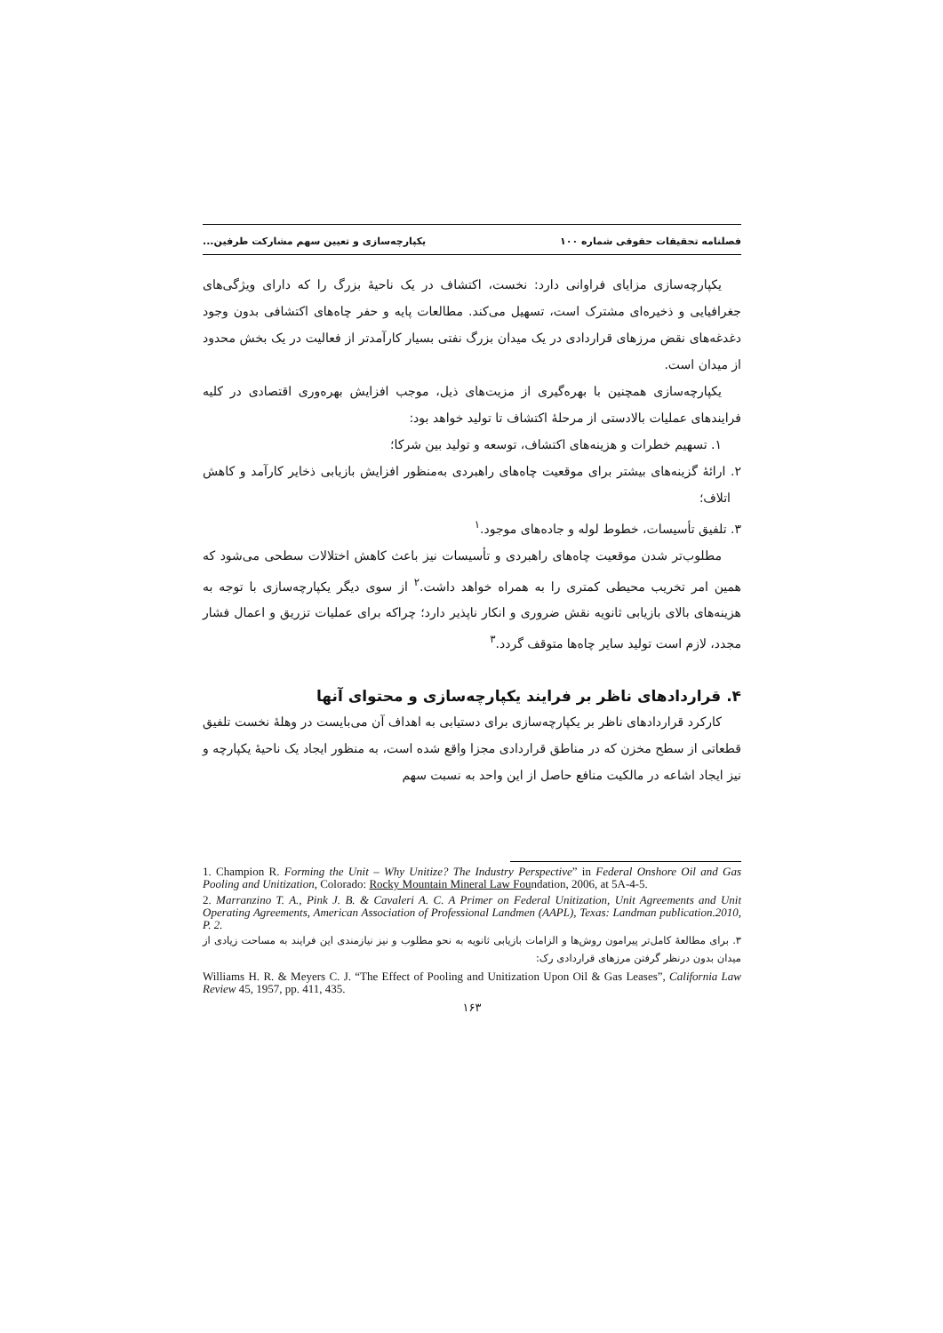فصلنامه تحقیقات حقوقی شماره ۱۰۰ یکپارچه‌سازی و تعیین سهم مشارکت طرفین...
یکپارچه‌سازی مزایای فراوانی دارد: نخست، اکتشاف در یک ناحیهٔ بزرگ را که دارای ویژگی‌های جغرافیایی و ذخیره‌ای مشترک است، تسهیل می‌کند. مطالعات پایه و حفر چاه‌های اکتشافی بدون وجود دغدغه‌های نقض مرزهای قراردادی در یک میدان بزرگ نفتی بسیار کارآمدتر از فعالیت در یک بخش محدود از میدان است.
یکپارچه‌سازی همچنین با بهره‌گیری از مزیت‌های ذیل، موجب افزایش بهره‌وری اقتصادی در کلیه فرایندهای عملیات بالادستی از مرحلهٔ اکتشاف تا تولید خواهد بود:
۱. تسهیم خطرات و هزینه‌های اکتشاف، توسعه و تولید بین شرکا؛
۲. ارائهٔ گزینه‌های بیشتر برای موقعیت چاه‌های راهبردی به‌منظور افزایش بازیابی ذخایر کارآمد و کاهش اتلاف؛
۳. تلفیق تأسیسات، خطوط لوله و جاده‌های موجود.<sup>۱</sup>
مطلوب‌تر شدن موقعیت چاه‌های راهبردی و تأسیسات نیز باعث کاهش اختلالات سطحی می‌شود که همین امر تخریب محیطی کمتری را به همراه خواهد داشت.<sup>۲</sup> از سوی دیگر یکپارچه‌سازی با توجه به هزینه‌های بالای بازیابی ثانویه نقش ضروری و انکار ناپذیر دارد؛ چراکه برای عملیات تزریق و اعمال فشار مجدد، لازم است تولید سایر چاه‌ها متوقف گردد.<sup>۳</sup>
۴. قراردادهای ناظر بر فرایند یکپارچه‌سازی و محتوای آنها
کارکرد قراردادهای ناظر بر یکپارچه‌سازی برای دستیابی به اهداف آن می‌بایست در وهلهٔ نخست تلفیق قطعاتی از سطح مخزن که در مناطق قراردادی مجزا واقع شده است، به منظور ایجاد یک ناحیهٔ یکپارچه و نیز ایجاد اشاعه در مالکیت منافع حاصل از این واحد به نسبت سهم
1. Champion R. Forming the Unit – Why Unitize? The Industry Perspective” in Federal Onshore Oil and Gas Pooling and Unitization, Colorado: Rocky Mountain Mineral Law Foundation, 2006, at 5A-4-5.
2. Marranzino T. A., Pink J. B. & Cavaleri A. C. A Primer on Federal Unitization, Unit Agreements and Unit Operating Agreements, American Association of Professional Landmen (AAPL), Texas: Landman publication.2010, P. 2.
۳. برای مطالعهٔ کامل‌تر پیرامون روش‌ها و الزامات بازیابی ثانویه به نحو مطلوب و نیز نیازمندی این فرایند به مساحت زیادی از میدان بدون درنظر گرفتن مرزهای قراردادی رک:
Williams H. R. & Meyers C. J. “The Effect of Pooling and Unitization Upon Oil & Gas Leases”, California Law Review 45, 1957, pp. 411, 435.
۱۶۳